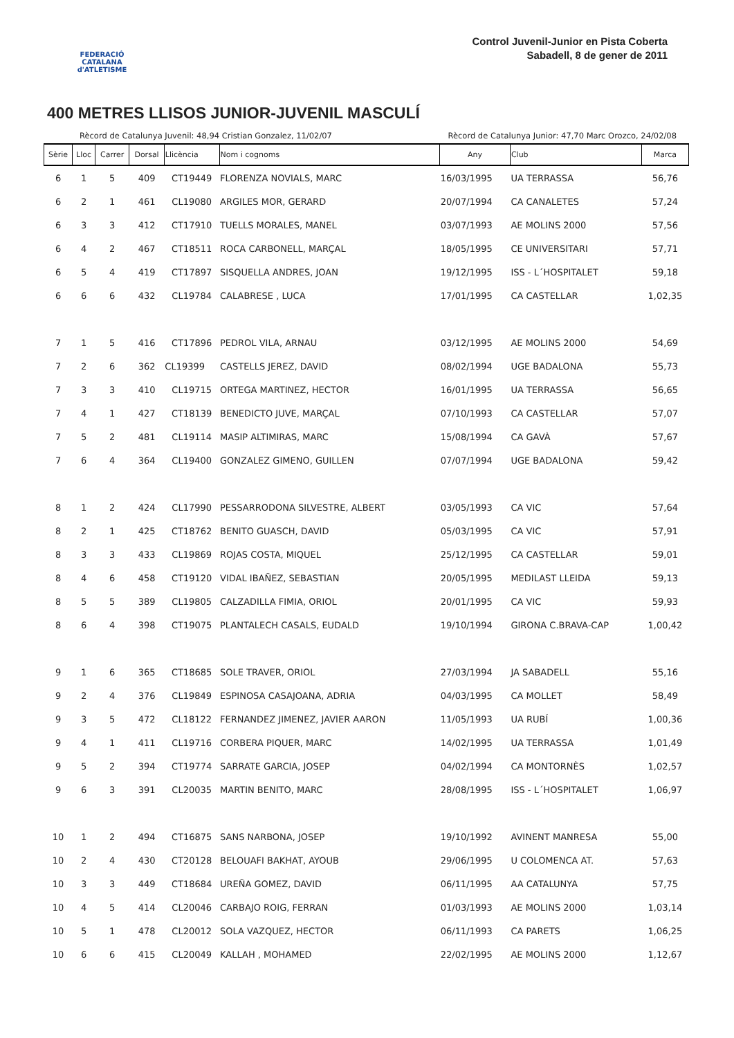FEDERACIÓ CATALANA d'ATLETISME
Control Juvenil-Junior en Pista Coberta
Sabadell, 8 de gener de 2011
400 METRES LLISOS JUNIOR-JUVENIL MASCULÍ
Rècord de Catalunya Juvenil: 48,94 Cristian Gonzalez, 11/02/07 Rècord de Catalunya Junior: 47,70 Marc Orozco, 24/02/08
| Sèrie | Lloc | Carrer | Dorsal | Llicència | Nom i cognoms | Any | Club | Marca |
| --- | --- | --- | --- | --- | --- | --- | --- | --- |
| 6 | 1 | 5 | 409 | CT19449 | FLORENZA NOVIALS, MARC | 16/03/1995 | UA TERRASSA | 56,76 |
| 6 | 2 | 1 | 461 | CL19080 | ARGILES MOR, GERARD | 20/07/1994 | CA CANALETES | 57,24 |
| 6 | 3 | 3 | 412 | CT17910 | TUELLS MORALES, MANEL | 03/07/1993 | AE MOLINS 2000 | 57,56 |
| 6 | 4 | 2 | 467 | CT18511 | ROCA CARBONELL, MARÇAL | 18/05/1995 | CE UNIVERSITARI | 57,71 |
| 6 | 5 | 4 | 419 | CT17897 | SISQUELLA ANDRES, JOAN | 19/12/1995 | ISS - L´HOSPITALET | 59,18 |
| 6 | 6 | 6 | 432 | CL19784 | CALABRESE , LUCA | 17/01/1995 | CA CASTELLAR | 1,02,35 |
| 7 | 1 | 5 | 416 | CT17896 | PEDROL VILA, ARNAU | 03/12/1995 | AE MOLINS 2000 | 54,69 |
| 7 | 2 | 6 | 362 | CL19399 | CASTELLS JEREZ, DAVID | 08/02/1994 | UGE BADALONA | 55,73 |
| 7 | 3 | 3 | 410 | CL19715 | ORTEGA MARTINEZ, HECTOR | 16/01/1995 | UA TERRASSA | 56,65 |
| 7 | 4 | 1 | 427 | CT18139 | BENEDICTO JUVE, MARÇAL | 07/10/1993 | CA CASTELLAR | 57,07 |
| 7 | 5 | 2 | 481 | CL19114 | MASIP ALTIMIRAS, MARC | 15/08/1994 | CA GAVÀ | 57,67 |
| 7 | 6 | 4 | 364 | CL19400 | GONZALEZ GIMENO, GUILLEN | 07/07/1994 | UGE BADALONA | 59,42 |
| 8 | 1 | 2 | 424 | CL17990 | PESSARRODONA SILVESTRE, ALBERT | 03/05/1993 | CA VIC | 57,64 |
| 8 | 2 | 1 | 425 | CT18762 | BENITO GUASCH, DAVID | 05/03/1995 | CA VIC | 57,91 |
| 8 | 3 | 3 | 433 | CL19869 | ROJAS COSTA, MIQUEL | 25/12/1995 | CA CASTELLAR | 59,01 |
| 8 | 4 | 6 | 458 | CT19120 | VIDAL IBAÑEZ, SEBASTIAN | 20/05/1995 | MEDILAST LLEIDA | 59,13 |
| 8 | 5 | 5 | 389 | CL19805 | CALZADILLA FIMIA, ORIOL | 20/01/1995 | CA VIC | 59,93 |
| 8 | 6 | 4 | 398 | CT19075 | PLANTALECH CASALS, EUDALD | 19/10/1994 | GIRONA C.BRAVA-CAP | 1,00,42 |
| 9 | 1 | 6 | 365 | CT18685 | SOLE TRAVER, ORIOL | 27/03/1994 | JA SABADELL | 55,16 |
| 9 | 2 | 4 | 376 | CL19849 | ESPINOSA CASAJOANA, ADRIA | 04/03/1995 | CA MOLLET | 58,49 |
| 9 | 3 | 5 | 472 | CL18122 | FERNANDEZ JIMENEZ, JAVIER AARON | 11/05/1993 | UA RUBÍ | 1,00,36 |
| 9 | 4 | 1 | 411 | CL19716 | CORBERA PIQUER, MARC | 14/02/1995 | UA TERRASSA | 1,01,49 |
| 9 | 5 | 2 | 394 | CT19774 | SARRATE GARCIA, JOSEP | 04/02/1994 | CA MONTORNÈS | 1,02,57 |
| 9 | 6 | 3 | 391 | CL20035 | MARTIN BENITO, MARC | 28/08/1995 | ISS - L´HOSPITALET | 1,06,97 |
| 10 | 1 | 2 | 494 | CT16875 | SANS NARBONA, JOSEP | 19/10/1992 | AVINENT MANRESA | 55,00 |
| 10 | 2 | 4 | 430 | CT20128 | BELOUAFI BAKHAT, AYOUB | 29/06/1995 | U COLOMENCA AT. | 57,63 |
| 10 | 3 | 3 | 449 | CT18684 | UREÑA GOMEZ, DAVID | 06/11/1995 | AA CATALUNYA | 57,75 |
| 10 | 4 | 5 | 414 | CL20046 | CARBAJO ROIG, FERRAN | 01/03/1993 | AE MOLINS 2000 | 1,03,14 |
| 10 | 5 | 1 | 478 | CL20012 | SOLA VAZQUEZ, HECTOR | 06/11/1993 | CA PARETS | 1,06,25 |
| 10 | 6 | 6 | 415 | CL20049 | KALLAH , MOHAMED | 22/02/1995 | AE MOLINS 2000 | 1,12,67 |